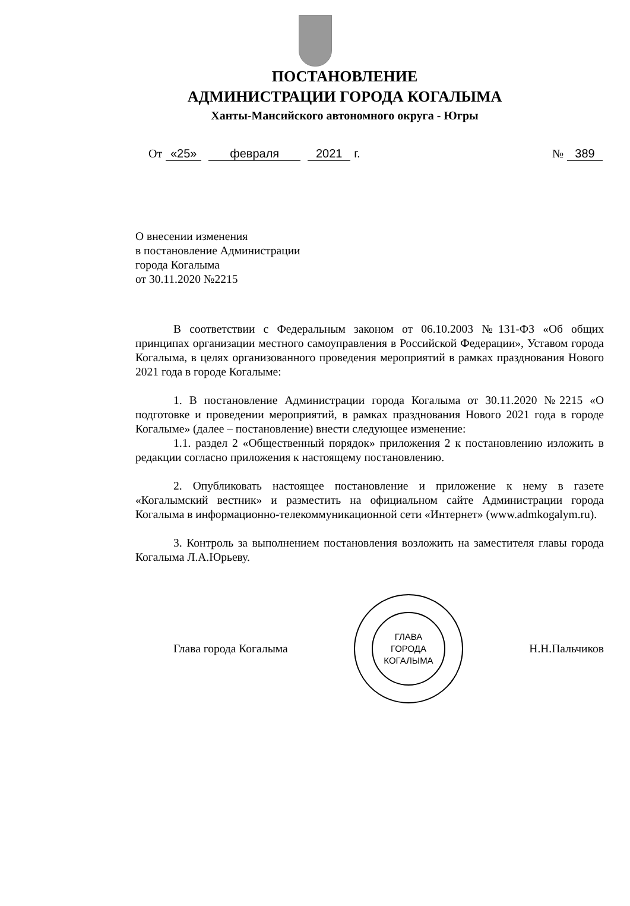ПОСТАНОВЛЕНИЕ
АДМИНИСТРАЦИИ ГОРОДА КОГАЛЫМА
Ханты-Мансийского автономного округа - Югры
От «25» февраля 2021 г. № 389
О внесении изменения
в постановление Администрации
города Когалыма
от 30.11.2020 №2215
В соответствии с Федеральным законом от 06.10.2003 №131-ФЗ «Об общих принципах организации местного самоуправления в Российской Федерации», Уставом города Когалыма, в целях организованного проведения мероприятий в рамках празднования Нового 2021 года в городе Когалыме:
1. В постановление Администрации города Когалыма от 30.11.2020 №2215 «О подготовке и проведении мероприятий, в рамках празднования Нового 2021 года в городе Когалыме» (далее – постановление) внести следующее изменение:
1.1. раздел 2 «Общественный порядок» приложения 2 к постановлению изложить в редакции согласно приложения к настоящему постановлению.
2. Опубликовать настоящее постановление и приложение к нему в газете «Когалымский вестник» и разместить на официальном сайте Администрации города Когалыма в информационно-телекоммуникационной сети «Интернет» (www.admkogalym.ru).
3. Контроль за выполнением постановления возложить на заместителя главы города Когалыма Л.А.Юрьеву.
Глава города Когалыма
ГЛАВА
ГОРОДА
КОГАЛЫМА
Н.Н.Пальчиков